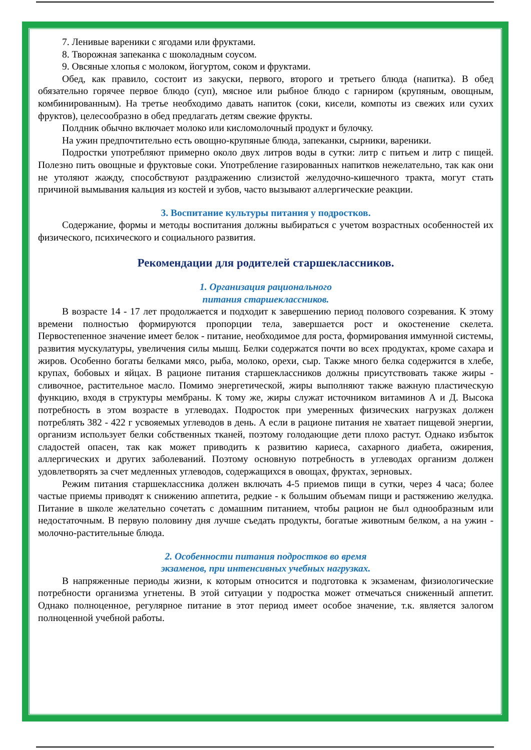7. Ленивые вареники с ягодами или фруктами.
8. Творожная запеканка с шоколадным соусом.
9. Овсяные хлопья с молоком, йогуртом, соком и фруктами.
Обед, как правило, состоит из закуски, первого, второго и третьего блюда (напитка). В обед обязательно горячее первое блюдо (суп), мясное или рыбное блюдо с гарниром (крупяным, овощным, комбинированным). На третье необходимо давать напиток (соки, кисели, компоты из свежих или сухих фруктов), целесообразно в обед предлагать детям свежие фрукты.
Полдник обычно включает молоко или кисломолочный продукт и булочку.
На ужин предпочтительно есть овощно-крупяные блюда, запеканки, сырники, вареники.
Подростки употребляют примерно около двух литров воды в сутки: литр с питьем и литр с пищей. Полезно пить овощные и фруктовые соки. Употребление газированных напитков нежелательно, так как они не утоляют жажду, способствуют раздражению слизистой желудочно-кишечного тракта, могут стать причиной вымывания кальция из костей и зубов, часто вызывают аллергические реакции.
3. Воспитание культуры питания у подростков.
Содержание, формы и методы воспитания должны выбираться с учетом возрастных особенностей их физического, психического и социального развития.
Рекомендации для родителей старшеклассников.
1. Организация рационального
питания старшеклассников.
В возрасте 14 - 17 лет продолжается и подходит к завершению период полового созревания. К этому времени полностью формируются пропорции тела, завершается рост и окостенение скелета. Первостепенное значение имеет белок - питание, необходимое для роста, формирования иммунной системы, развития мускулатуры, увеличения силы мышц. Белки содержатся почти во всех продуктах, кроме сахара и жиров. Особенно богаты белками мясо, рыба, молоко, орехи, сыр. Также много белка содержится в хлебе, крупах, бобовых и яйцах. В рационе питания старшеклассников должны присутствовать также жиры - сливочное, растительное масло. Помимо энергетической, жиры выполняют также важную пластическую функцию, входя в структуры мембраны. К тому же, жиры служат источником витаминов А и Д. Высока потребность в этом возрасте в углеводах. Подросток при умеренных физических нагрузках должен потреблять 382 - 422 г усвояемых углеводов в день. А если в рационе питания не хватает пищевой энергии, организм использует белки собственных тканей, поэтому голодающие дети плохо растут. Однако избыток сладостей опасен, так как может приводить к развитию кариеса, сахарного диабета, ожирения, аллергических и других заболеваний. Поэтому основную потребность в углеводах организм должен удовлетворять за счет медленных углеводов, содержащихся в овощах, фруктах, зерновых.
Режим питания старшеклассника должен включать 4-5 приемов пищи в сутки, через 4 часа; более частые приемы приводят к снижению аппетита, редкие - к большим объемам пищи и растяжению желудка. Питание в школе желательно сочетать с домашним питанием, чтобы рацион не был однообразным или недостаточным. В первую половину дня лучше съедать продукты, богатые животным белком, а на ужин - молочно-растительные блюда.
2. Особенности питания подростков во время
экзаменов, при интенсивных учебных нагрузках.
В напряженные периоды жизни, к которым относится и подготовка к экзаменам, физиологические потребности организма угнетены. В этой ситуации у подростка может отмечаться сниженный аппетит. Однако полноценное, регулярное питание в этот период имеет особое значение, т.к. является залогом полноценной учебной работы.